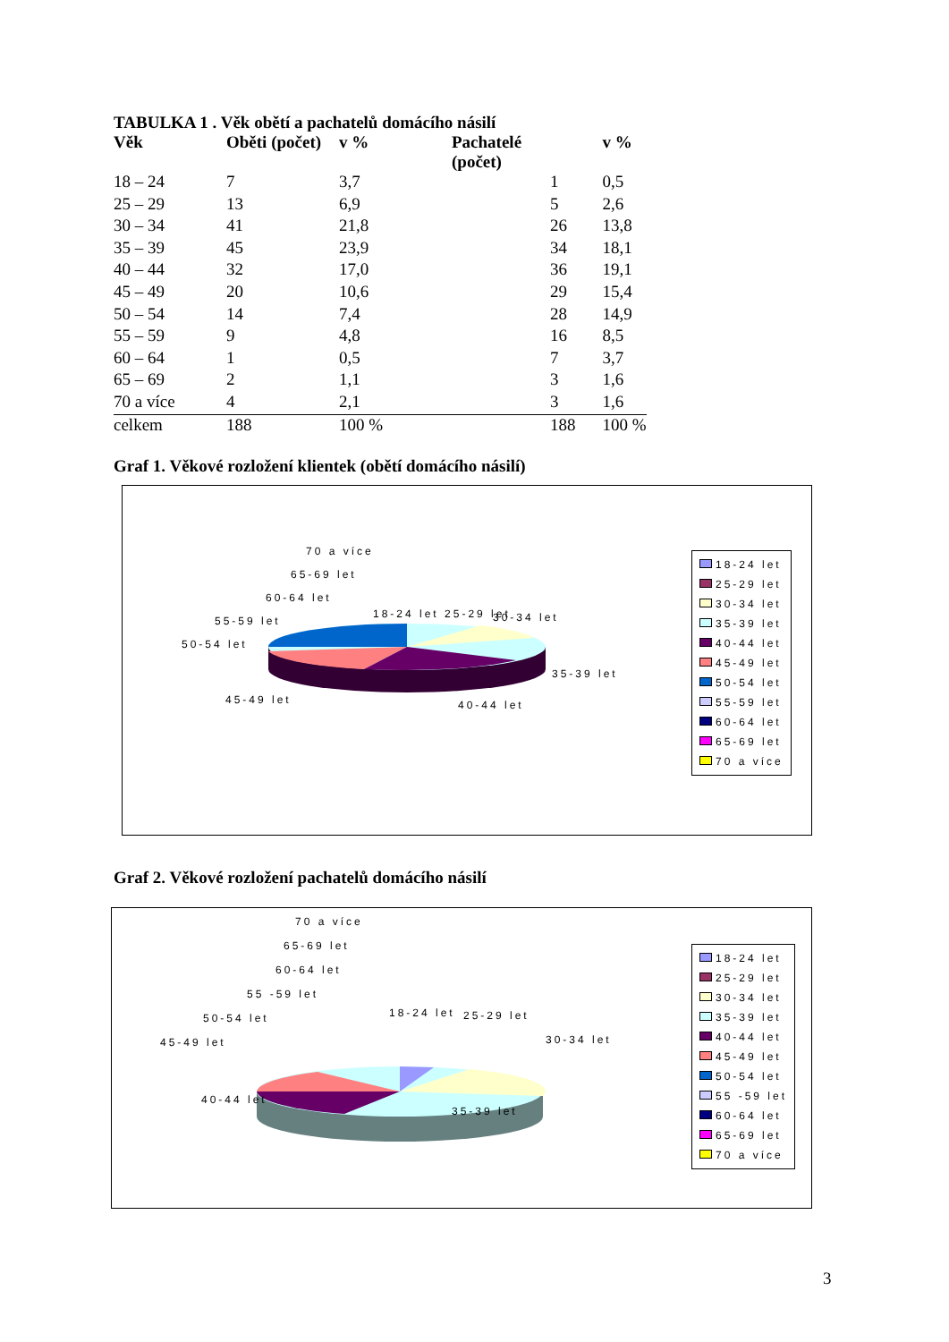TABULKA 1 . Věk obětí a pachatelů domácího násilí
| Věk | Oběti (počet) | v % | Pachatelé (počet) | v % |
| --- | --- | --- | --- | --- |
| 18 – 24 | 7 | 3,7 | 1 | 0,5 |
| 25 – 29 | 13 | 6,9 | 5 | 2,6 |
| 30 – 34 | 41 | 21,8 | 26 | 13,8 |
| 35 – 39 | 45 | 23,9 | 34 | 18,1 |
| 40 – 44 | 32 | 17,0 | 36 | 19,1 |
| 45 – 49 | 20 | 10,6 | 29 | 15,4 |
| 50 – 54 | 14 | 7,4 | 28 | 14,9 |
| 55 – 59 | 9 | 4,8 | 16 | 8,5 |
| 60 – 64 | 1 | 0,5 | 7 | 3,7 |
| 65 – 69 | 2 | 1,1 | 3 | 1,6 |
| 70 a více | 4 | 2,1 | 3 | 1,6 |
| celkem | 188 | 100 % | 188 | 100 % |
Graf 1. Věkové rozložení klientek (obětí domácího násilí)
70 a více
65-69 let
60-64 let
55-59 let
50-54 let
18-24 let 25-29 let 30-34 let
35-39 let
40-44 let 45-49 let
18-24 let
25-29 let
30-34 let
35-39 let
40-44 let
45-49 let
50-54 let
55-59 let
60-64 let
65-69 let
70 a více
Graf 2. Věkové rozložení pachatelů domácího násilí
70 a více
65-69 let
60-64 let
55 -59 let
50-54 let
45-49 let
18-24 let 25-29 let
30-34 let
35-39 let
40-44 let
18-24 let
25-29 let
30-34 let
35-39 let
40-44 let
45-49 let
50-54 let
55 -59 let
60-64 let
65-69 let
70 a více
3